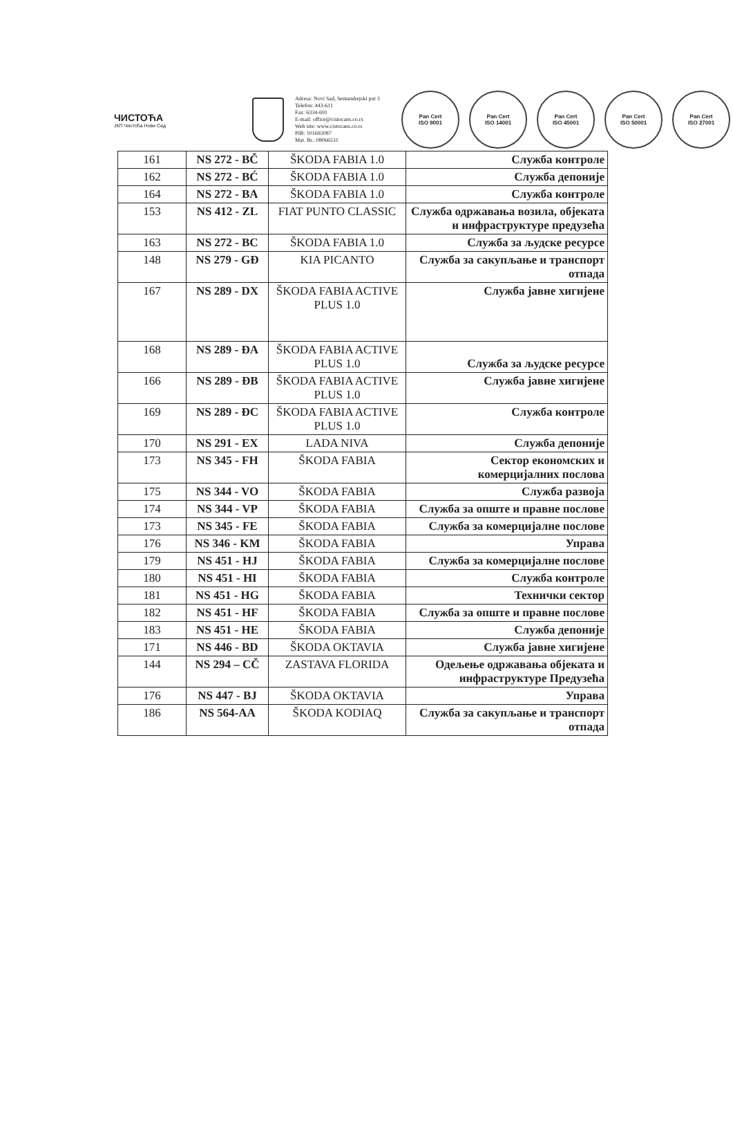ЧИСТОЋА
ЈКП Чистоћа Нови Сад
Adresa: Novi Sad, Sentandrejski put 3
Telefon: 443-611
Fax: 6334-691
E-mail: office@cistocans.co.rs
Web site: www.cistocans.co.rs
PIB: 101692087
Mat. Br.: 08066531
Pan Cert
ISO 9001
Pan Cert
ISO 14001
Pan Cert
ISO 45001
Pan Cert
ISO 50001
Pan Cert
ISO 27001
| 161 | NS 272 - BČ | ŠKODA FABIA 1.0 | Служба контроле |
| 162 | NS 272 - BĆ | ŠKODA FABIA 1.0 | Служба депоније |
| 164 | NS 272 - BA | ŠKODA FABIA 1.0 | Служба контроле |
| 153 | NS 412 - ZL | FIAT PUNTO CLASSIC | Служба одржавања возила, објеката и инфраструктуре предузећа |
| 163 | NS 272 - BC | ŠKODA FABIA 1.0 | Служба за људске ресурсе |
| 148 | NS 279 - GĐ | KIA PICANTO | Служба за сакупљање и транспорт отпада |
| 167 | NS 289 - DX | ŠKODA FABIA ACTIVE PLUS 1.0 | Служба јавне хигијене |
| 168 | NS 289 - ĐA | ŠKODA FABIA ACTIVE PLUS 1.0 | Служба за људске ресурсе |
| 166 | NS 289 - ĐB | ŠKODA FABIA ACTIVE PLUS 1.0 | Служба јавне хигијене |
| 169 | NS 289 - ĐC | ŠKODA FABIA ACTIVE PLUS 1.0 | Служба контроле |
| 170 | NS 291 - EX | LADA NIVA | Служба депоније |
| 173 | NS 345 - FH | ŠKODA FABIA | Сектор економских и комерцијалних послова |
| 175 | NS 344 - VO | ŠKODA FABIA | Служба развоја |
| 174 | NS 344 - VP | ŠKODA FABIA | Служба за опште и правне послове |
| 173 | NS 345 - FE | ŠKODA FABIA | Служба за комерцијалне послове |
| 176 | NS 346 - KM | ŠKODA FABIA | Управа |
| 179 | NS 451 - HJ | ŠKODA FABIA | Служба за комерцијалне послове |
| 180 | NS 451 - HI | ŠKODA FABIA | Служба контроле |
| 181 | NS 451 - HG | ŠKODA FABIA | Технички сектор |
| 182 | NS 451 - HF | ŠKODA FABIA | Служба за опште и правне послове |
| 183 | NS 451 - HE | ŠKODA FABIA | Служба депоније |
| 171 | NS 446 - BD | ŠKODA OKTAVIA | Служба јавне хигијене |
| 144 | NS 294 – CČ | ZASTAVA FLORIDA | Одељење одржавања објеката и инфраструктуре Предузећа |
| 176 | NS 447 - BJ | ŠKODA OKTAVIA | Управа |
| 186 | NS 564-AA | ŠKODA KODIAQ | Служба за сакупљање и транспорт отпада |